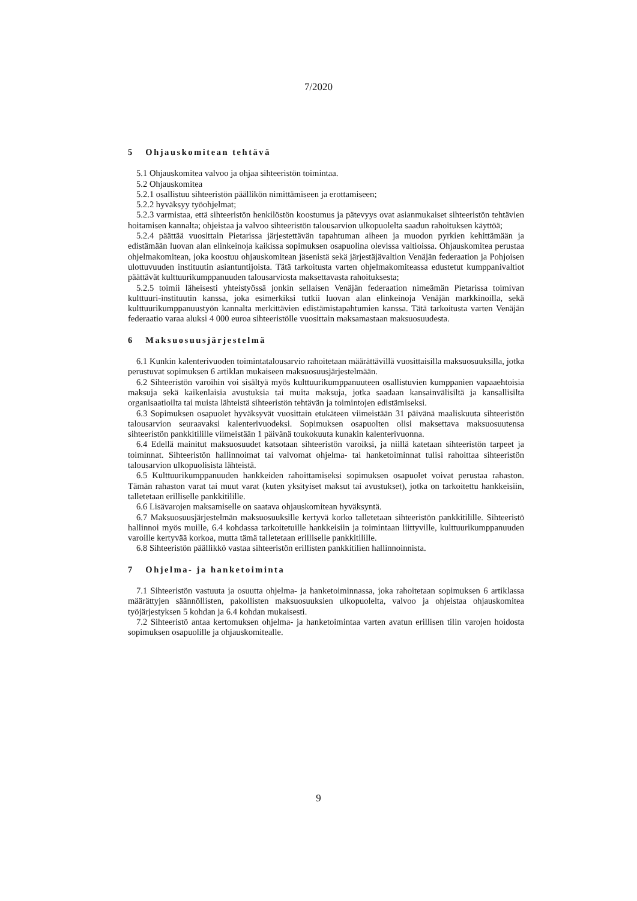7/2020
5 Ohjauskomitean tehtävä
5.1 Ohjauskomitea valvoo ja ohjaa sihteeristön toimintaa.
5.2 Ohjauskomitea
5.2.1 osallistuu sihteeristön päällikön nimittämiseen ja erottamiseen;
5.2.2 hyväksyy työohjelmat;
5.2.3 varmistaa, että sihteeristön henkilöstön koostumus ja pätevyys ovat asianmukaiset sihteeristön tehtävien hoitamisen kannalta; ohjeistaa ja valvoo sihteeristön talousarvion ulkopuolelta saadun rahoituksen käyttöä;
5.2.4 päättää vuosittain Pietarissa järjestettävän tapahtuman aiheen ja muodon pyrkien kehittämään ja edistämään luovan alan elinkeinoja kaikissa sopimuksen osapuolina olevissa valtioissa. Ohjauskomitea perustaa ohjelmakomitean, joka koostuu ohjauskomitean jäsenistä sekä järjestäjävaltion Venäjän federaation ja Pohjoisen ulottuvuuden instituutin asiantuntijoista. Tätä tarkoitusta varten ohjelmakomiteassa edustetut kumppanivaltiot päättävät kulttuurikumppanuuden talousarviosta maksettavasta rahoituksesta;
5.2.5 toimii läheisesti yhteistyössä jonkin sellaisen Venäjän federaation nimeämän Pietarissa toimivan kulttuuri-instituutin kanssa, joka esimerkiksi tutkii luovan alan elinkeinoja Venäjän markkinoilla, sekä kulttuurikumppanuustyön kannalta merkittävien edistämistapahtumien kanssa. Tätä tarkoitusta varten Venäjän federaatio varaa aluksi 4 000 euroa sihteeristölle vuosittain maksamastaan maksuosuudesta.
6 Maksuosuusjärjestelmä
6.1 Kunkin kalenterivuoden toimintatalousarvio rahoitetaan määrättävillä vuosittaisilla maksuosuuksilla, jotka perustuvat sopimuksen 6 artiklan mukaiseen maksuosuusjärjestelmään.
6.2 Sihteeristön varoihin voi sisältyä myös kulttuurikumppanuuteen osallistuvien kumppanien vapaaehtoisia maksuja sekä kaikenlaisia avustuksia tai muita maksuja, jotka saadaan kansainvälisiltä ja kansallisilta organisaatioilta tai muista lähteistä sihteeristön tehtävän ja toimintojen edistämiseksi.
6.3 Sopimuksen osapuolet hyväksyvät vuosittain etukäteen viimeistään 31 päivänä maaliskuuta sihteeristön talousarvion seuraavaksi kalenterivuodeksi. Sopimuksen osapuolten olisi maksettava maksuosuutensa sihteeristön pankkitilille viimeistään 1 päivänä toukokuuta kunakin kalenterivuonna.
6.4 Edellä mainitut maksuosuudet katsotaan sihteeristön varoiksi, ja niillä katetaan sihteeristön tarpeet ja toiminnat. Sihteeristön hallinnoimat tai valvomat ohjelma- tai hanketoiminnat tulisi rahoittaa sihteeristön talousarvion ulkopuolisista lähteistä.
6.5 Kulttuurikumppanuuden hankkeiden rahoittamiseksi sopimuksen osapuolet voivat perustaa rahaston. Tämän rahaston varat tai muut varat (kuten yksityiset maksut tai avustukset), jotka on tarkoitettu hankkeisiin, talletetaan erilliselle pankkitilille.
6.6 Lisävarojen maksamiselle on saatava ohjauskomitean hyväksyntä.
6.7 Maksuosuusjärjestelmän maksuosuuksille kertyvä korko talletetaan sihteeristön pankkitilille. Sihteeristö hallinnoi myös muille, 6.4 kohdassa tarkoitetuille hankkeisiin ja toimintaan liittyville, kulttuurikumppanuuden varoille kertyvää korkoa, mutta tämä talletetaan erilliselle pankkitilille.
6.8 Sihteeristön päällikkö vastaa sihteeristön erillisten pankkitilien hallinnoinnista.
7 Ohjelma- ja hanketoiminta
7.1 Sihteeristön vastuuta ja osuutta ohjelma- ja hanketoiminnassa, joka rahoitetaan sopimuksen 6 artiklassa määrättyjen säännöllisten, pakollisten maksuosuuksien ulkopuolelta, valvoo ja ohjeistaa ohjauskomitea työjärjestyksen 5 kohdan ja 6.4 kohdan mukaisesti.
7.2 Sihteeristö antaa kertomuksen ohjelma- ja hanketoimintaa varten avatun erillisen tilin varojen hoidosta sopimuksen osapuolille ja ohjauskomitealle.
9